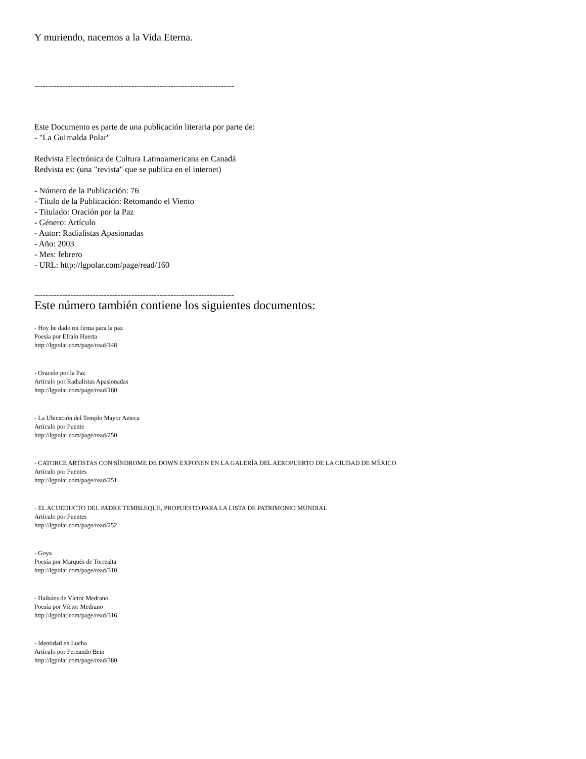Y muriendo, nacemos a la Vida Eterna.
------------------------------------------------------------------------
Este Documento es parte de una publicación literaria por parte de:
- "La Guirnalda Polar"
Redvista Electrónica de Cultura Latinoamericana en Canadá
Redvista es: (una "revista" que se publica en el internet)
- Número de la Publicación: 76
- Título de la Publicación: Retomando el Viento
- Titulado: Oración por la Paz
- Género: Artículo
- Autor: Radialistas Apasionadas
- Año: 2003
- Mes: febrero
- URL: http://lgpolar.com/page/read/160
------------------------------------------------------------------------
Este número también contiene los siguientes documentos:
- Hoy he dado mi firma para la paz
Poesía por Efraín Huerta
http://lgpolar.com/page/read/148
- Oración por la Paz
Artículo por Radialistas Apasionadas
http://lgpolar.com/page/read/160
- La Ubicación del Templo Mayor Azteca
Artículo por Fuente
http://lgpolar.com/page/read/250
- CATORCE ARTISTAS CON SÍNDROME DE DOWN EXPONEN EN LA GALERÍA DEL AEROPUERTO DE LA CIUDAD DE MÉXICO
Artículo por Fuentes
http://lgpolar.com/page/read/251
- EL ACUEDUCTO DEL PADRE TEMBLEQUE, PROPUESTO PARA LA LISTA DE PATRIMONIO MUNDIAL
Artículo por Fuentes
http://lgpolar.com/page/read/252
- Goya
Poesía por Marqués de Torrealta
http://lgpolar.com/page/read/310
- Haikúes de Víctor Medrano
Poesía por Víctor Medrano
http://lgpolar.com/page/read/316
- Identidad en Lucha
Artículo por Fernando Bein
http://lgpolar.com/page/read/380